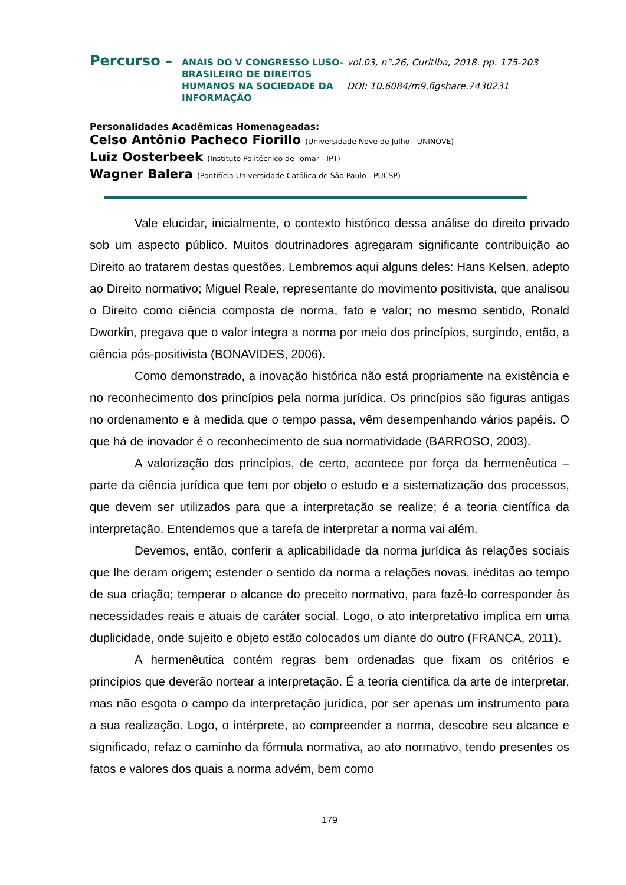Percurso –
ANAIS DO V CONGRESSO LUSO-BRASILEIRO DE DIREITOS HUMANOS NA SOCIEDADE DA INFORMAÇÃO
vol.03, n°.26, Curitiba, 2018. pp. 175-203
DOI: 10.6084/m9.figshare.7430231
Personalidades Acadêmicas Homenageadas:
Celso Antônio Pacheco Fiorillo (Universidade Nove de Julho - UNINOVE)
Luiz Oosterbeek (Instituto Politécnico de Tomar - IPT)
Wagner Balera (Pontifícia Universidade Católica de São Paulo - PUCSP)
Vale elucidar, inicialmente, o contexto histórico dessa análise do direito privado sob um aspecto público. Muitos doutrinadores agregaram significante contribuição ao Direito ao tratarem destas questões. Lembremos aqui alguns deles: Hans Kelsen, adepto ao Direito normativo; Miguel Reale, representante do movimento positivista, que analisou o Direito como ciência composta de norma, fato e valor; no mesmo sentido, Ronald Dworkin, pregava que o valor integra a norma por meio dos princípios, surgindo, então, a ciência pós-positivista (BONAVIDES, 2006).
Como demonstrado, a inovação histórica não está propriamente na existência e no reconhecimento dos princípios pela norma jurídica. Os princípios são figuras antigas no ordenamento e à medida que o tempo passa, vêm desempenhando vários papéis. O que há de inovador é o reconhecimento de sua normatividade (BARROSO, 2003).
A valorização dos princípios, de certo, acontece por força da hermenêutica – parte da ciência jurídica que tem por objeto o estudo e a sistematização dos processos, que devem ser utilizados para que a interpretação se realize; é a teoria científica da interpretação. Entendemos que a tarefa de interpretar a norma vai além.
Devemos, então, conferir a aplicabilidade da norma jurídica às relações sociais que lhe deram origem; estender o sentido da norma a relações novas, inéditas ao tempo de sua criação; temperar o alcance do preceito normativo, para fazê-lo corresponder às necessidades reais e atuais de caráter social. Logo, o ato interpretativo implica em uma duplicidade, onde sujeito e objeto estão colocados um diante do outro (FRANÇA, 2011).
A hermenêutica contém regras bem ordenadas que fixam os critérios e princípios que deverão nortear a interpretação. É a teoria científica da arte de interpretar, mas não esgota o campo da interpretação jurídica, por ser apenas um instrumento para a sua realização. Logo, o intérprete, ao compreender a norma, descobre seu alcance e significado, refaz o caminho da fórmula normativa, ao ato normativo, tendo presentes os fatos e valores dos quais a norma advém, bem como
179